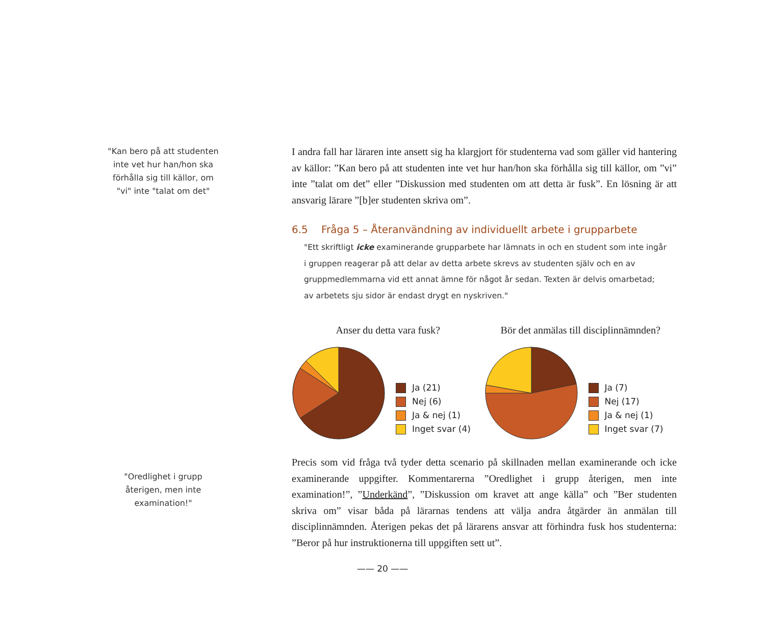"Kan bero på att studenten inte vet hur han/hon ska förhålla sig till källor, om "vi" inte "talat om det"
I andra fall har läraren inte ansett sig ha klargjort för studenterna vad som gäller vid hantering av källor: ”Kan bero på att studenten inte vet hur han/hon ska förhålla sig till källor, om ”vi” inte ”talat om det” eller ”Diskussion med studenten om att detta är fusk”. En lösning är att ansvarig lärare ”[b]er studenten skriva om”.
6.5 Fråga 5 – Återanvändning av individuellt arbete i grupparbete
"Ett skriftligt icke examinerande grupparbete har lämnats in och en student som inte ingår i gruppen reagerar på att delar av detta arbete skrevs av studenten själv och en av gruppmedlemmarna vid ett annat ämne för något år sedan. Texten är delvis omarbetad; av arbetets sju sidor är endast drygt en nyskriven."
Anser du detta vara fusk?
Ja (21)
Nej (6)
Ja & nej (1)
Inget svar (4)
Bör det anmälas till disciplinnämnden?
Ja (7)
Nej (17)
Ja & nej (1)
Inget svar (7)
Precis som vid fråga två tyder detta scenario på skillnaden mellan examinerande och icke examinerande uppgifter. Kommentarerna ”Oredlighet i grupp återigen, men inte examination!”, ”Underkänd”, ”Diskussion om kravet att ange källa” och ”Ber studenten skriva om” visar båda på lärarnas tendens att välja andra åtgärder än anmälan till disciplinnämnden. Återigen pekas det på lärarens ansvar att förhindra fusk hos studenterna: ”Beror på hur instruktionerna till uppgiften sett ut”.
"Oredlighet i grupp återigen, men inte examination!"
—— 20 ——